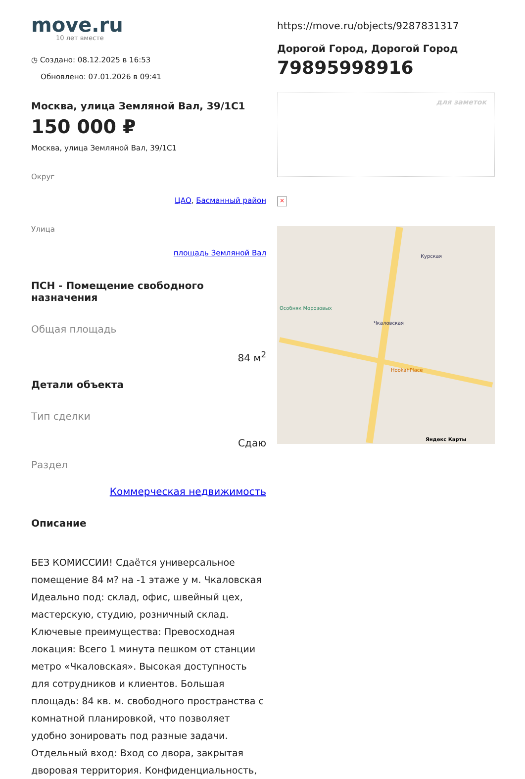move.ru
10 лет вместе
◷ Создано: 08.12.2025 в 16:53
Обновлено: 07.01.2026 в 09:41
Москва, улица Земляной Вал, 39/1С1
150 000 ₽
Москва, улица Земляной Вал, 39/1С1
Округ
ЦАО, Басманный район
Улица
площадь Земляной Вал
ПСН - Помещение свободного назначения
Общая площадь
84 м<sup>2</sup>
Детали объекта
Тип сделки
Сдаю
Раздел
Коммерческая недвижимость
Описание
БЕЗ КОМИССИИ! Сдаётся универсальное помещение 84 м? на -1 этаже у м. Чкаловская Идеально под: склад, офис, швейный цех, мастерскую, студию, розничный склад. Ключевые преимущества: Превосходная локация: Всего 1 минута пешком от станции метро «Чкаловская». Высокая доступность для сотрудников и клиентов. Большая площадь: 84 кв. м. свободного пространства с комнатной планировкой, что позволяет удобно зонировать под разные задачи. Отдельный вход: Вход со двора, закрытая дворовая территория. Конфиденциальность,
https://move.ru/objects/9287831317
Дорогой Город, Дорогой Город
79895998916
для заметок
×
Курская
Чкаловская
HookahPlace
Особняк Морозовых
Яндекс Карты